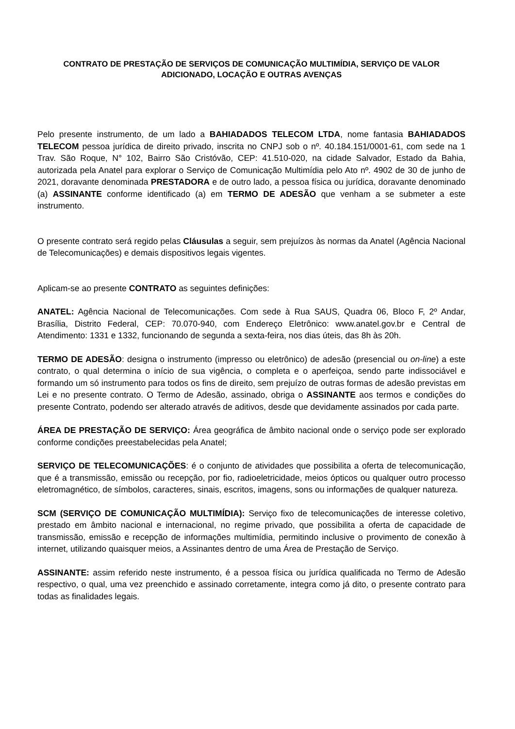CONTRATO DE PRESTAÇÃO DE SERVIÇOS DE COMUNICAÇÃO MULTIMÍDIA, SERVIÇO DE VALOR ADICIONADO, LOCAÇÃO E OUTRAS AVENÇAS
Pelo presente instrumento, de um lado a BAHIADADOS TELECOM LTDA, nome fantasia BAHIADADOS TELECOM pessoa jurídica de direito privado, inscrita no CNPJ sob o nº. 40.184.151/0001-61, com sede na 1 Trav. São Roque, N° 102, Bairro São Cristóvão, CEP: 41.510-020, na cidade Salvador, Estado da Bahia, autorizada pela Anatel para explorar o Serviço de Comunicação Multimídia pelo Ato nº. 4902 de 30 de junho de 2021, doravante denominada PRESTADORA e de outro lado, a pessoa física ou jurídica, doravante denominado (a) ASSINANTE conforme identificado (a) em TERMO DE ADESÃO que venham a se submeter a este instrumento.
O presente contrato será regido pelas Cláusulas a seguir, sem prejuízos às normas da Anatel (Agência Nacional de Telecomunicações) e demais dispositivos legais vigentes.
Aplicam-se ao presente CONTRATO as seguintes definições:
ANATEL: Agência Nacional de Telecomunicações. Com sede à Rua SAUS, Quadra 06, Bloco F, 2º Andar, Brasília, Distrito Federal, CEP: 70.070-940, com Endereço Eletrônico: www.anatel.gov.br e Central de Atendimento: 1331 e 1332, funcionando de segunda a sexta-feira, nos dias úteis, das 8h às 20h.
TERMO DE ADESÃO: designa o instrumento (impresso ou eletrônico) de adesão (presencial ou on-line) a este contrato, o qual determina o início de sua vigência, o completa e o aperfeiçoa, sendo parte indissociável e formando um só instrumento para todos os fins de direito, sem prejuízo de outras formas de adesão previstas em Lei e no presente contrato. O Termo de Adesão, assinado, obriga o ASSINANTE aos termos e condições do presente Contrato, podendo ser alterado através de aditivos, desde que devidamente assinados por cada parte.
ÁREA DE PRESTAÇÃO DE SERVIÇO: Área geográfica de âmbito nacional onde o serviço pode ser explorado conforme condições preestabelecidas pela Anatel;
SERVIÇO DE TELECOMUNICAÇÕES: é o conjunto de atividades que possibilita a oferta de telecomunicação, que é a transmissão, emissão ou recepção, por fio, radioeletricidade, meios ópticos ou qualquer outro processo eletromagnético, de símbolos, caracteres, sinais, escritos, imagens, sons ou informações de qualquer natureza.
SCM (SERVIÇO DE COMUNICAÇÃO MULTIMÍDIA): Serviço fixo de telecomunicações de interesse coletivo, prestado em âmbito nacional e internacional, no regime privado, que possibilita a oferta de capacidade de transmissão, emissão e recepção de informações multimídia, permitindo inclusive o provimento de conexão à internet, utilizando quaisquer meios, a Assinantes dentro de uma Área de Prestação de Serviço.
ASSINANTE: assim referido neste instrumento, é a pessoa física ou jurídica qualificada no Termo de Adesão respectivo, o qual, uma vez preenchido e assinado corretamente, integra como já dito, o presente contrato para todas as finalidades legais.